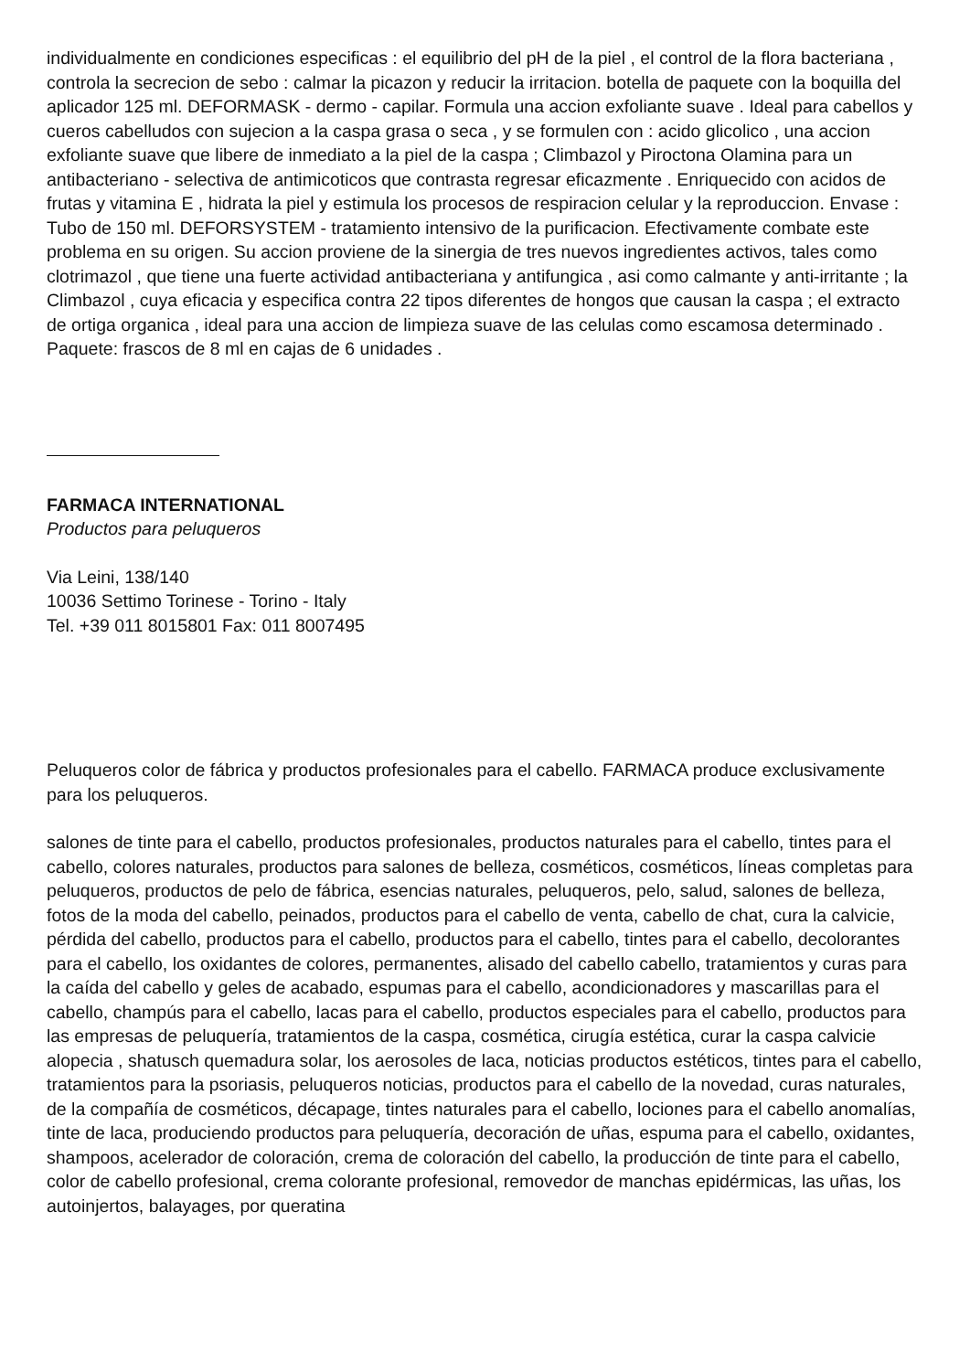individualmente en condiciones especificas : el equilibrio del pH de la piel , el control de la flora bacteriana , controla la secrecion de sebo : calmar la picazon y reducir la irritacion. botella de paquete con la boquilla del aplicador 125 ml. DEFORMASK - dermo - capilar. Formula una accion exfoliante suave . Ideal para cabellos y cueros cabelludos con sujecion a la caspa grasa o seca , y se formulen con : acido glicolico , una accion exfoliante suave que libere de inmediato a la piel de la caspa ; Climbazol y Piroctona Olamina para un antibacteriano - selectiva de antimicoticos que contrasta regresar eficazmente . Enriquecido con acidos de frutas y vitamina E , hidrata la piel y estimula los procesos de respiracion celular y la reproduccion. Envase : Tubo de 150 ml. DEFORSYSTEM - tratamiento intensivo de la purificacion. Efectivamente combate este problema en su origen. Su accion proviene de la sinergia de tres nuevos ingredientes activos, tales como clotrimazol , que tiene una fuerte actividad antibacteriana y antifungica , asi como calmante y anti-irritante ; la Climbazol , cuya eficacia y especifica contra 22 tipos diferentes de hongos que causan la caspa ; el extracto de ortiga organica , ideal para una accion de limpieza suave de las celulas como escamosa determinado . Paquete: frascos de 8 ml en cajas de 6 unidades .
FARMACA INTERNATIONAL
Productos para peluqueros
Via Leini, 138/140
10036 Settimo Torinese - Torino - Italy
Tel. +39 011 8015801 Fax: 011 8007495
Peluqueros color de fábrica y productos profesionales para el cabello. FARMACA produce exclusivamente para los peluqueros.
salones de tinte para el cabello, productos profesionales, productos naturales para el cabello, tintes para el cabello, colores naturales, productos para salones de belleza, cosméticos, cosméticos, líneas completas para peluqueros, productos de pelo de fábrica, esencias naturales, peluqueros, pelo, salud, salones de belleza, fotos de la moda del cabello, peinados, productos para el cabello de venta, cabello de chat, cura la calvicie, pérdida del cabello, productos para el cabello, productos para el cabello, tintes para el cabello, decolorantes para el cabello, los oxidantes de colores, permanentes, alisado del cabello cabello, tratamientos y curas para la caída del cabello y geles de acabado, espumas para el cabello, acondicionadores y mascarillas para el cabello, champús para el cabello, lacas para el cabello, productos especiales para el cabello, productos para las empresas de peluquería, tratamientos de la caspa, cosmética, cirugía estética, curar la caspa calvicie alopecia , shatusch quemadura solar, los aerosoles de laca, noticias productos estéticos, tintes para el cabello, tratamientos para la psoriasis, peluqueros noticias, productos para el cabello de la novedad, curas naturales, de la compañía de cosméticos, décapage, tintes naturales para el cabello, lociones para el cabello anomalías, tinte de laca, produciendo productos para peluquería, decoración de uñas, espuma para el cabello, oxidantes, shampoos, acelerador de coloración, crema de coloración del cabello, la producción de tinte para el cabello, color de cabello profesional, crema colorante profesional, removedor de manchas epidérmicas, las uñas, los autoinjertos, balayages, por queratina